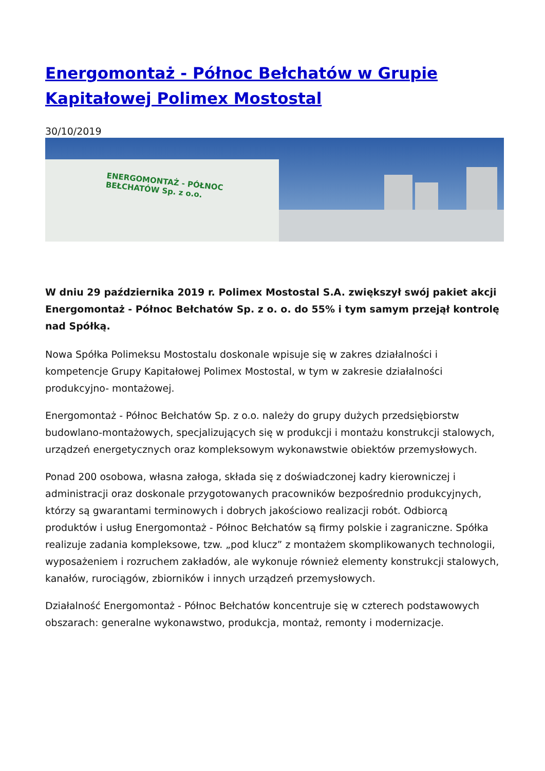Energomontaż - Północ Bełchatów w Grupie Kapitałowej Polimex Mostostal
30/10/2019
ENERGOMONTAŻ - PÓŁNOC BEŁCHATÓW Sp. z o.o.
W dniu 29 października 2019 r. Polimex Mostostal S.A. zwiększył swój pakiet akcji Energomontaż - Północ Bełchatów Sp. z o. o. do 55% i tym samym przejął kontrolę nad Spółką.
Nowa Spółka Polimeksu Mostostalu doskonale wpisuje się w zakres działalności i kompetencje Grupy Kapitałowej Polimex Mostostal, w tym w zakresie działalności produkcyjno- montażowej.
Energomontaż - Północ Bełchatów Sp. z o.o. należy do grupy dużych przedsiębiorstw budowlano-montażowych, specjalizujących się w produkcji i montażu konstrukcji stalowych, urządzeń energetycznych oraz kompleksowym wykonawstwie obiektów przemysłowych.
Ponad 200 osobowa, własna załoga, składa się z doświadczonej kadry kierowniczej i administracji oraz doskonale przygotowanych pracowników bezpośrednio produkcyjnych, którzy są gwarantami terminowych i dobrych jakościowo realizacji robót. Odbiorcą produktów i usług Energomontaż - Północ Bełchatów są firmy polskie i zagraniczne. Spółka realizuje zadania kompleksowe, tzw. „pod klucz” z montażem skomplikowanych technologii, wyposażeniem i rozruchem zakładów, ale wykonuje również elementy konstrukcji stalowych, kanałów, rurociągów, zbiorników i innych urządzeń przemysłowych.
Działalność Energomontaż - Północ Bełchatów koncentruje się w czterech podstawowych obszarach: generalne wykonawstwo, produkcja, montaż, remonty i modernizacje.